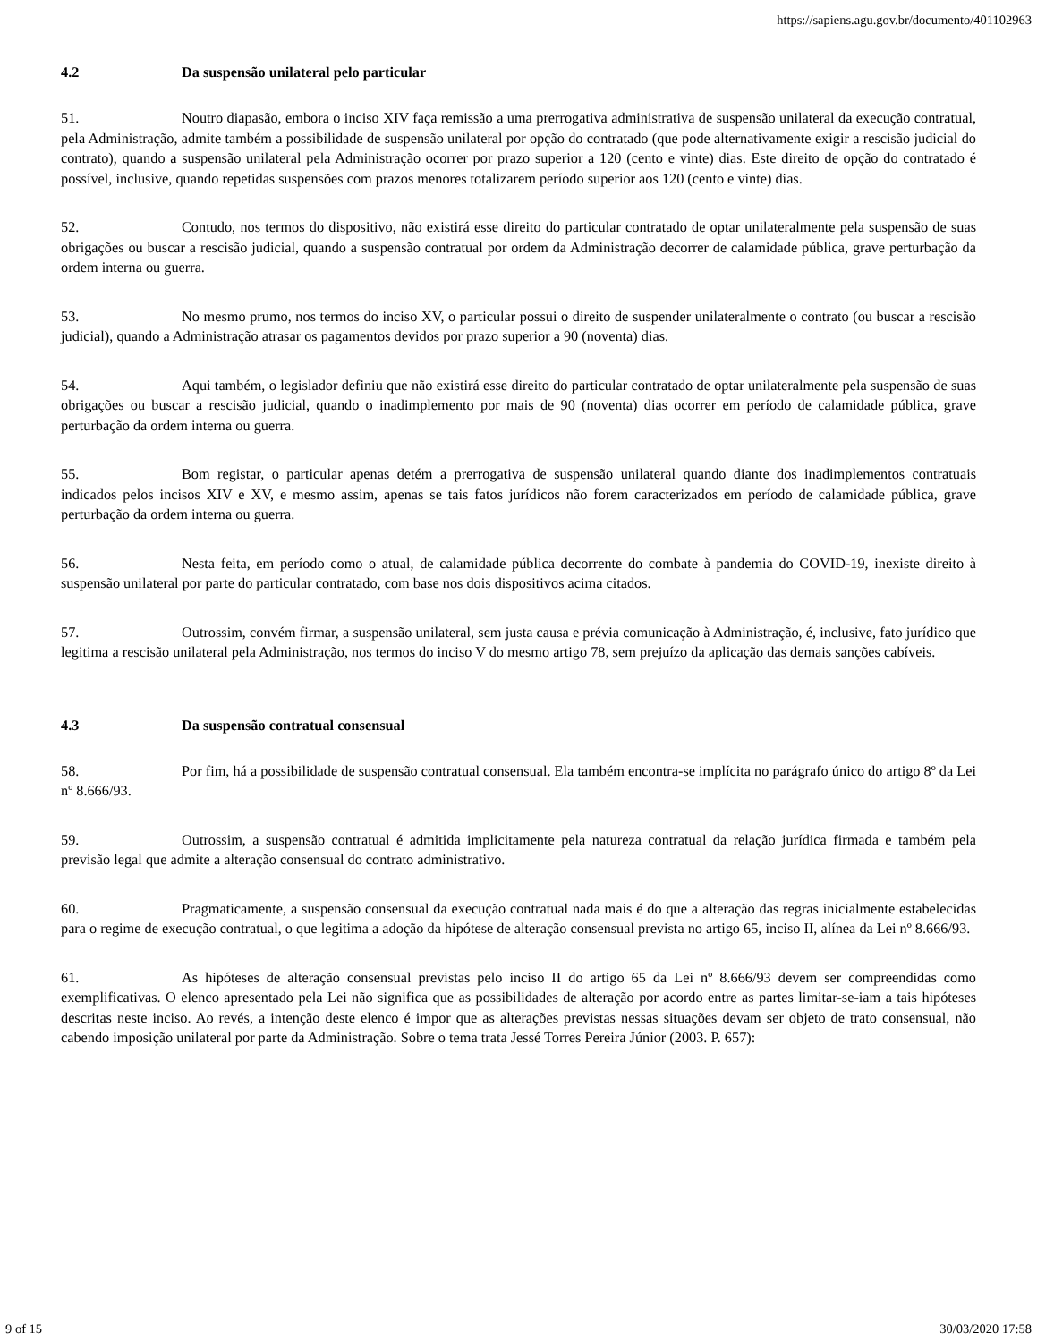https://sapiens.agu.gov.br/documento/401102963
4.2 Da suspensão unilateral pelo particular
51. Noutro diapasão, embora o inciso XIV faça remissão a uma prerrogativa administrativa de suspensão unilateral da execução contratual, pela Administração, admite também a possibilidade de suspensão unilateral por opção do contratado (que pode alternativamente exigir a rescisão judicial do contrato), quando a suspensão unilateral pela Administração ocorrer por prazo superior a 120 (cento e vinte) dias. Este direito de opção do contratado é possível, inclusive, quando repetidas suspensões com prazos menores totalizarem período superior aos 120 (cento e vinte) dias.
52. Contudo, nos termos do dispositivo, não existirá esse direito do particular contratado de optar unilateralmente pela suspensão de suas obrigações ou buscar a rescisão judicial, quando a suspensão contratual por ordem da Administração decorrer de calamidade pública, grave perturbação da ordem interna ou guerra.
53. No mesmo prumo, nos termos do inciso XV, o particular possui o direito de suspender unilateralmente o contrato (ou buscar a rescisão judicial), quando a Administração atrasar os pagamentos devidos por prazo superior a 90 (noventa) dias.
54. Aqui também, o legislador definiu que não existirá esse direito do particular contratado de optar unilateralmente pela suspensão de suas obrigações ou buscar a rescisão judicial, quando o inadimplemento por mais de 90 (noventa) dias ocorrer em período de calamidade pública, grave perturbação da ordem interna ou guerra.
55. Bom registar, o particular apenas detém a prerrogativa de suspensão unilateral quando diante dos inadimplementos contratuais indicados pelos incisos XIV e XV, e mesmo assim, apenas se tais fatos jurídicos não forem caracterizados em período de calamidade pública, grave perturbação da ordem interna ou guerra.
56. Nesta feita, em período como o atual, de calamidade pública decorrente do combate à pandemia do COVID-19, inexiste direito à suspensão unilateral por parte do particular contratado, com base nos dois dispositivos acima citados.
57. Outrossim, convém firmar, a suspensão unilateral, sem justa causa e prévia comunicação à Administração, é, inclusive, fato jurídico que legitima a rescisão unilateral pela Administração, nos termos do inciso V do mesmo artigo 78, sem prejuízo da aplicação das demais sanções cabíveis.
4.3 Da suspensão contratual consensual
58. Por fim, há a possibilidade de suspensão contratual consensual. Ela também encontra-se implícita no parágrafo único do artigo 8º da Lei nº 8.666/93.
59. Outrossim, a suspensão contratual é admitida implicitamente pela natureza contratual da relação jurídica firmada e também pela previsão legal que admite a alteração consensual do contrato administrativo.
60. Pragmaticamente, a suspensão consensual da execução contratual nada mais é do que a alteração das regras inicialmente estabelecidas para o regime de execução contratual, o que legitima a adoção da hipótese de alteração consensual prevista no artigo 65, inciso II, alínea da Lei nº 8.666/93.
61. As hipóteses de alteração consensual previstas pelo inciso II do artigo 65 da Lei nº 8.666/93 devem ser compreendidas como exemplificativas. O elenco apresentado pela Lei não significa que as possibilidades de alteração por acordo entre as partes limitar-se-iam a tais hipóteses descritas neste inciso. Ao revés, a intenção deste elenco é impor que as alterações previstas nessas situações devam ser objeto de trato consensual, não cabendo imposição unilateral por parte da Administração. Sobre o tema trata Jessé Torres Pereira Júnior (2003. P. 657):
9 of 15 30/03/2020 17:58